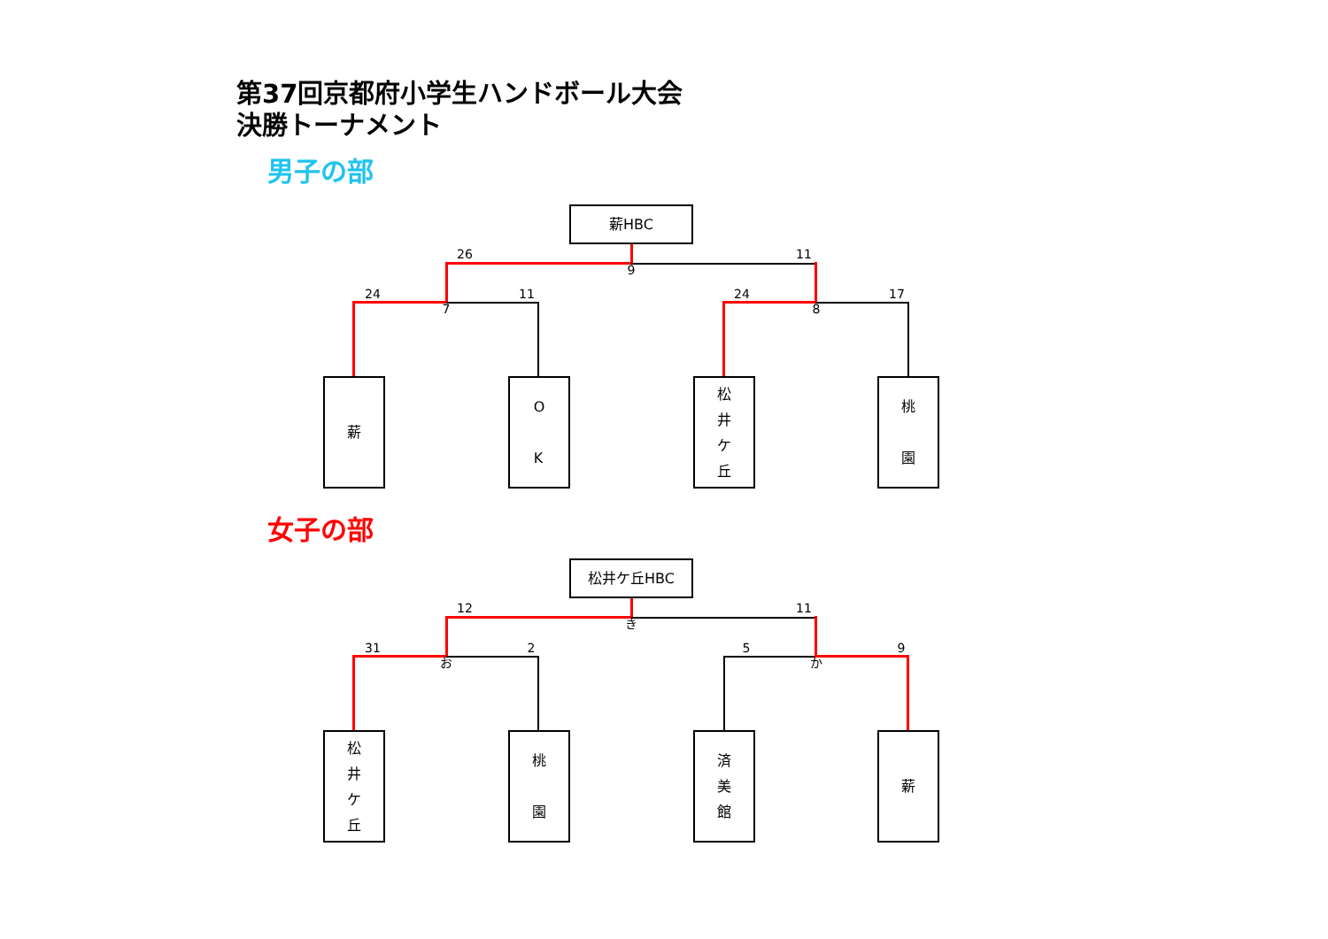第37回京都府小学生ハンドボール大会
決勝トーナメント
男子の部
薪HBC
26 11
9
24 11 24 17
7 8
薪 O
K
松
井
ケ
丘
桃
園
女子の部
松井ケ丘HBC
12 11
き
31 2 5 9
お か
松
井
ケ
丘
桃
園
済
美
館
薪